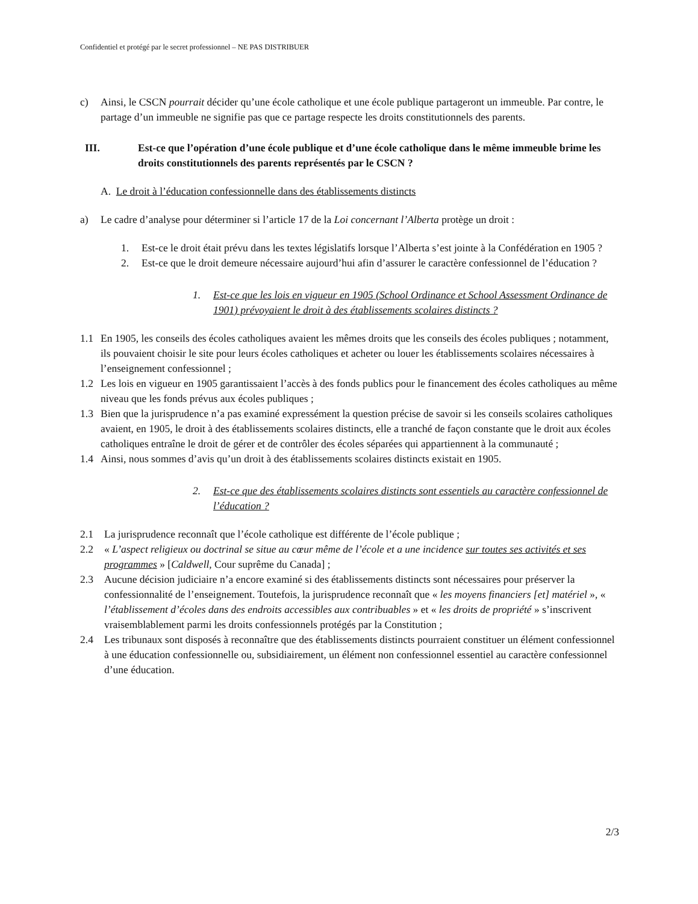Confidentiel et protégé par le secret professionnel – NE PAS DISTRIBUER
c) Ainsi, le CSCN pourrait décider qu’une école catholique et une école publique partageront un immeuble. Par contre, le partage d’un immeuble ne signifie pas que ce partage respecte les droits constitutionnels des parents.
III. Est-ce que l’opération d’une école publique et d’une école catholique dans le même immeuble brime les droits constitutionnels des parents représentés par le CSCN ?
A. Le droit à l’éducation confessionnelle dans des établissements distincts
a) Le cadre d’analyse pour déterminer si l’article 17 de la Loi concernant l’Alberta protège un droit :
1. Est-ce le droit était prévu dans les textes législatifs lorsque l’Alberta s’est jointe à la Confédération en 1905 ?
2. Est-ce que le droit demeure nécessaire aujourd’hui afin d’assurer le caractère confessionnel de l’éducation ?
1. Est-ce que les lois en vigueur en 1905 (School Ordinance et School Assessment Ordinance de 1901) prévoyaient le droit à des établissements scolaires distincts ?
1.1 En 1905, les conseils des écoles catholiques avaient les mêmes droits que les conseils des écoles publiques ; notamment, ils pouvaient choisir le site pour leurs écoles catholiques et acheter ou louer les établissements scolaires nécessaires à l’enseignement confessionnel ;
1.2 Les lois en vigueur en 1905 garantissaient l’accès à des fonds publics pour le financement des écoles catholiques au même niveau que les fonds prévus aux écoles publiques ;
1.3 Bien que la jurisprudence n’a pas examiné expressément la question précise de savoir si les conseils scolaires catholiques avaient, en 1905, le droit à des établissements scolaires distincts, elle a tranché de façon constante que le droit aux écoles catholiques entraîne le droit de gérer et de contrôler des écoles séparées qui appartiennent à la communauté ;
1.4 Ainsi, nous sommes d’avis qu’un droit à des établissements scolaires distincts existait en 1905.
2. Est-ce que des établissements scolaires distincts sont essentiels au caractère confessionnel de l’éducation ?
2.1 La jurisprudence reconnaît que l’école catholique est différente de l’école publique ;
2.2 « L’aspect religieux ou doctrinal se situe au cœur même de l’école et a une incidence sur toutes ses activités et ses programmes » [Caldwell, Cour suprême du Canada] ;
2.3 Aucune décision judiciaire n’a encore examiné si des établissements distincts sont nécessaires pour préserver la confessionnalité de l’enseignement. Toutefois, la jurisprudence reconnaît que « les moyens financiers [et] matériel », « l’établissement d’écoles dans des endroits accessibles aux contribuables » et « les droits de propriété » s’inscrivent vraisemblablement parmi les droits confessionnels protégés par la Constitution ;
2.4 Les tribunaux sont disposés à reconnaître que des établissements distincts pourraient constituer un élément confessionnel à une éducation confessionnelle ou, subsidiairement, un élément non confessionnel essentiel au caractère confessionnel d’une éducation.
2/3